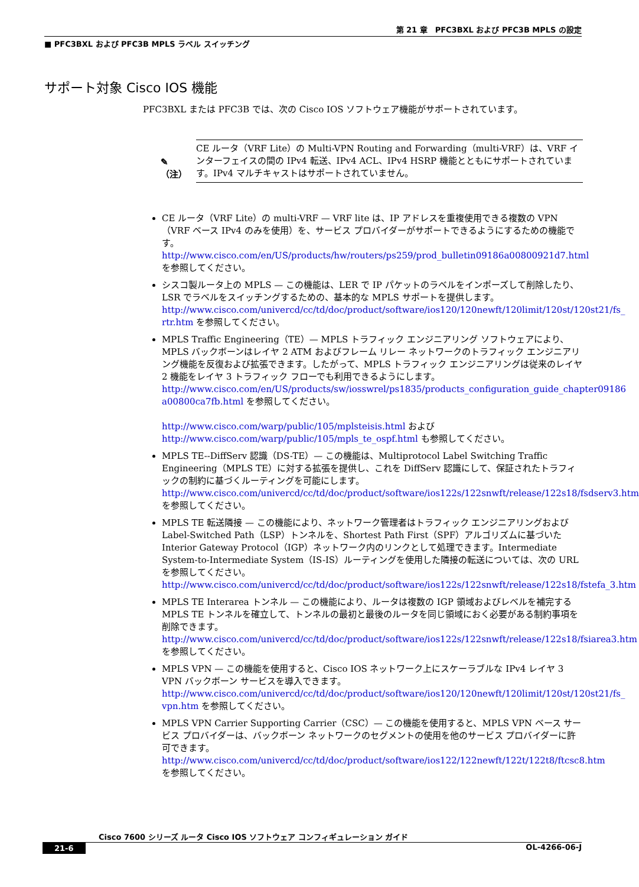第 21 章　PFC3BXL および PFC3B MPLS の設定
■ PFC3BXL および PFC3B MPLS ラベル スイッチング
サポート対象 Cisco IOS 機能
PFC3BXL または PFC3B では、次の Cisco IOS ソフトウェア機能がサポートされています。
✎
（注）
CE ルータ（VRF Lite）の Multi-VPN Routing and Forwarding（multi-VRF）は、VRF インターフェイスの間の IPv4 転送、IPv4 ACL、IPv4 HSRP 機能とともにサポートされています。IPv4 マルチキャストはサポートされていません。
CE ルータ（VRF Lite）の multi-VRF — VRF lite は、IP アドレスを重複使用できる複数の VPN（VRF ベース IPv4 のみを使用）を、サービス プロバイダーがサポートできるようにするための機能です。
http://www.cisco.com/en/US/products/hw/routers/ps259/prod_bulletin09186a00800921d7.html を参照してください。
シスコ製ルータ上の MPLS — この機能は、LER で IP パケットのラベルをインポーズして削除したり、LSR でラベルをスイッチングするための、基本的な MPLS サポートを提供します。
http://www.cisco.com/univercd/cc/td/doc/product/software/ios120/120newft/120limit/120st/120st21/fs_ rtr.htm を参照してください。
MPLS Traffic Engineering（TE）— MPLS トラフィック エンジニアリング ソフトウェアにより、MPLS バックボーンはレイヤ 2 ATM およびフレーム リレー ネットワークのトラフィック エンジニアリング機能を反復および拡張できます。したがって、MPLS トラフィック エンジニアリングは従来のレイヤ 2 機能をレイヤ 3 トラフィック フローでも利用できるようにします。
http://www.cisco.com/en/US/products/sw/iosswrel/ps1835/products_configuration_guide_chapter09186 a00800ca7fb.html を参照してください。
http://www.cisco.com/warp/public/105/mplsteisis.html および
http://www.cisco.com/warp/public/105/mpls_te_ospf.html も参照してください。
MPLS TE--DiffServ 認識（DS-TE）— この機能は、Multiprotocol Label Switching Traffic Engineering（MPLS TE）に対する拡張を提供し、これを DiffServ 認識にして、保証されたトラフィックの制約に基づくルーティングを可能にします。
http://www.cisco.com/univercd/cc/td/doc/product/software/ios122s/122snwft/release/122s18/fsdserv3.htm を参照してください。
MPLS TE 転送隣接 — この機能により、ネットワーク管理者はトラフィック エンジニアリングおよび Label-Switched Path（LSP）トンネルを、Shortest Path First（SPF）アルゴリズムに基づいた Interior Gateway Protocol（IGP）ネットワーク内のリンクとして処理できます。Intermediate System-to-Intermediate System（IS-IS）ルーティングを使用した隣接の転送については、次の URL を参照してください。
http://www.cisco.com/univercd/cc/td/doc/product/software/ios122s/122snwft/release/122s18/fstefa_3.htm
MPLS TE Interarea トンネル — この機能により、ルータは複数の IGP 領域およびレベルを補完する MPLS TE トンネルを確立して、トンネルの最初と最後のルータを同じ領域におく必要がある制約事項を削除できます。
http://www.cisco.com/univercd/cc/td/doc/product/software/ios122s/122snwft/release/122s18/fsiarea3.htm を参照してください。
MPLS VPN — この機能を使用すると、Cisco IOS ネットワーク上にスケーラブルな IPv4 レイヤ 3 VPN バックボーン サービスを導入できます。
http://www.cisco.com/univercd/cc/td/doc/product/software/ios120/120newft/120limit/120st/120st21/fs_ vpn.htm を参照してください。
MPLS VPN Carrier Supporting Carrier（CSC）— この機能を使用すると、MPLS VPN ベース サービス プロバイダーは、バックボーン ネットワークのセグメントの使用を他のサービス プロバイダーに許可できます。
http://www.cisco.com/univercd/cc/td/doc/product/software/ios122/122newft/122t/122t8/ftcsc8.htm を参照してください。
Cisco 7600 シリーズ ルータ Cisco IOS ソフトウェア コンフィギュレーション ガイド
21-6 OL-4266-06-J